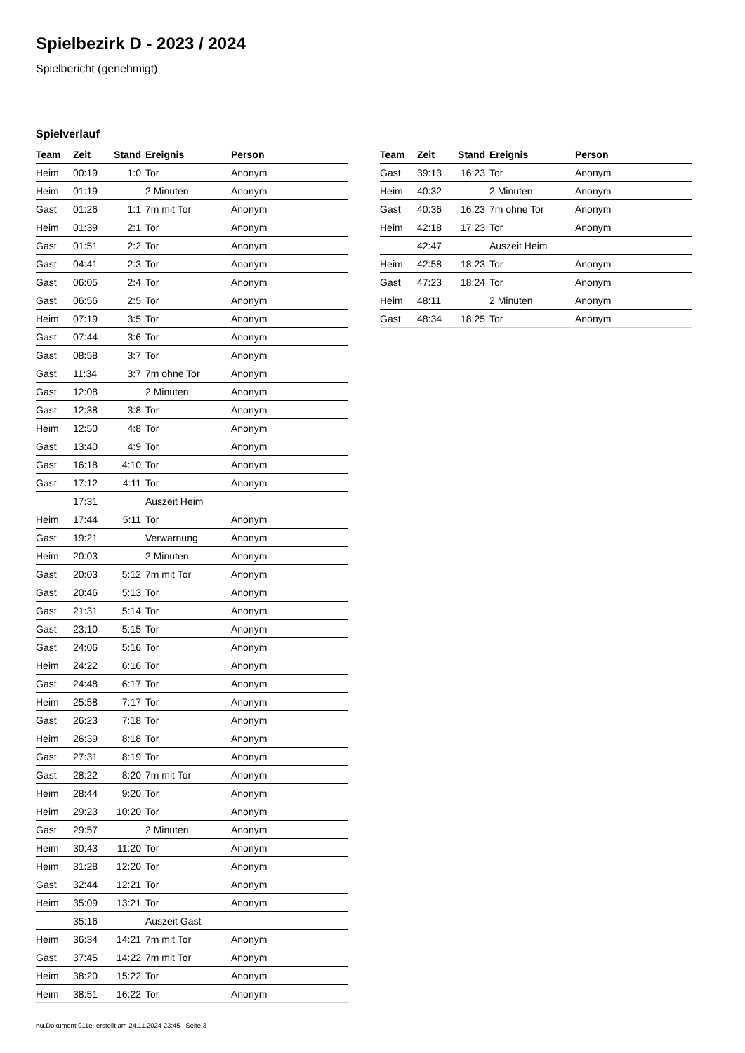Spielbezirk D - 2023 / 2024
Spielbericht (genehmigt)
Spielverlauf
| Team | Zeit | Stand | Ereignis | Person |
| --- | --- | --- | --- | --- |
| Heim | 00:19 | 1:0 | Tor | Anonym |
| Heim | 01:19 | | 2 Minuten | Anonym |
| Gast | 01:26 | 1:1 | 7m mit Tor | Anonym |
| Heim | 01:39 | 2:1 | Tor | Anonym |
| Gast | 01:51 | 2:2 | Tor | Anonym |
| Gast | 04:41 | 2:3 | Tor | Anonym |
| Gast | 06:05 | 2:4 | Tor | Anonym |
| Gast | 06:56 | 2:5 | Tor | Anonym |
| Heim | 07:19 | 3:5 | Tor | Anonym |
| Gast | 07:44 | 3:6 | Tor | Anonym |
| Gast | 08:58 | 3:7 | Tor | Anonym |
| Gast | 11:34 | 3:7 | 7m ohne Tor | Anonym |
| Gast | 12:08 | | 2 Minuten | Anonym |
| Gast | 12:38 | 3:8 | Tor | Anonym |
| Heim | 12:50 | 4:8 | Tor | Anonym |
| Gast | 13:40 | 4:9 | Tor | Anonym |
| Gast | 16:18 | 4:10 | Tor | Anonym |
| Gast | 17:12 | 4:11 | Tor | Anonym |
| | 17:31 | | Auszeit Heim | |
| Heim | 17:44 | 5:11 | Tor | Anonym |
| Gast | 19:21 | | Verwarnung | Anonym |
| Heim | 20:03 | | 2 Minuten | Anonym |
| Gast | 20:03 | 5:12 | 7m mit Tor | Anonym |
| Gast | 20:46 | 5:13 | Tor | Anonym |
| Gast | 21:31 | 5:14 | Tor | Anonym |
| Gast | 23:10 | 5:15 | Tor | Anonym |
| Gast | 24:06 | 5:16 | Tor | Anonym |
| Heim | 24:22 | 6:16 | Tor | Anonym |
| Gast | 24:48 | 6:17 | Tor | Anonym |
| Heim | 25:58 | 7:17 | Tor | Anonym |
| Gast | 26:23 | 7:18 | Tor | Anonym |
| Heim | 26:39 | 8:18 | Tor | Anonym |
| Gast | 27:31 | 8:19 | Tor | Anonym |
| Gast | 28:22 | 8:20 | 7m mit Tor | Anonym |
| Heim | 28:44 | 9:20 | Tor | Anonym |
| Heim | 29:23 | 10:20 | Tor | Anonym |
| Gast | 29:57 | | 2 Minuten | Anonym |
| Heim | 30:43 | 11:20 | Tor | Anonym |
| Heim | 31:28 | 12:20 | Tor | Anonym |
| Gast | 32:44 | 12:21 | Tor | Anonym |
| Heim | 35:09 | 13:21 | Tor | Anonym |
| | 35:16 | | Auszeit Gast | |
| Heim | 36:34 | 14:21 | 7m mit Tor | Anonym |
| Gast | 37:45 | 14:22 | 7m mit Tor | Anonym |
| Heim | 38:20 | 15:22 | Tor | Anonym |
| Heim | 38:51 | 16:22 | Tor | Anonym |
| Team | Zeit | Stand | Ereignis | Person |
| --- | --- | --- | --- | --- |
| Gast | 39:13 | 16:23 | Tor | Anonym |
| Heim | 40:32 | | 2 Minuten | Anonym |
| Gast | 40:36 | 16:23 | 7m ohne Tor | Anonym |
| Heim | 42:18 | 17:23 | Tor | Anonym |
| | 42:47 | | Auszeit Heim | |
| Heim | 42:58 | 18:23 | Tor | Anonym |
| Gast | 47:23 | 18:24 | Tor | Anonym |
| Heim | 48:11 | | 2 Minuten | Anonym |
| Gast | 48:34 | 18:25 | Tor | Anonym |
nu.Dokument 011e, erstellt am 24.11.2024 23:45 | Seite 3